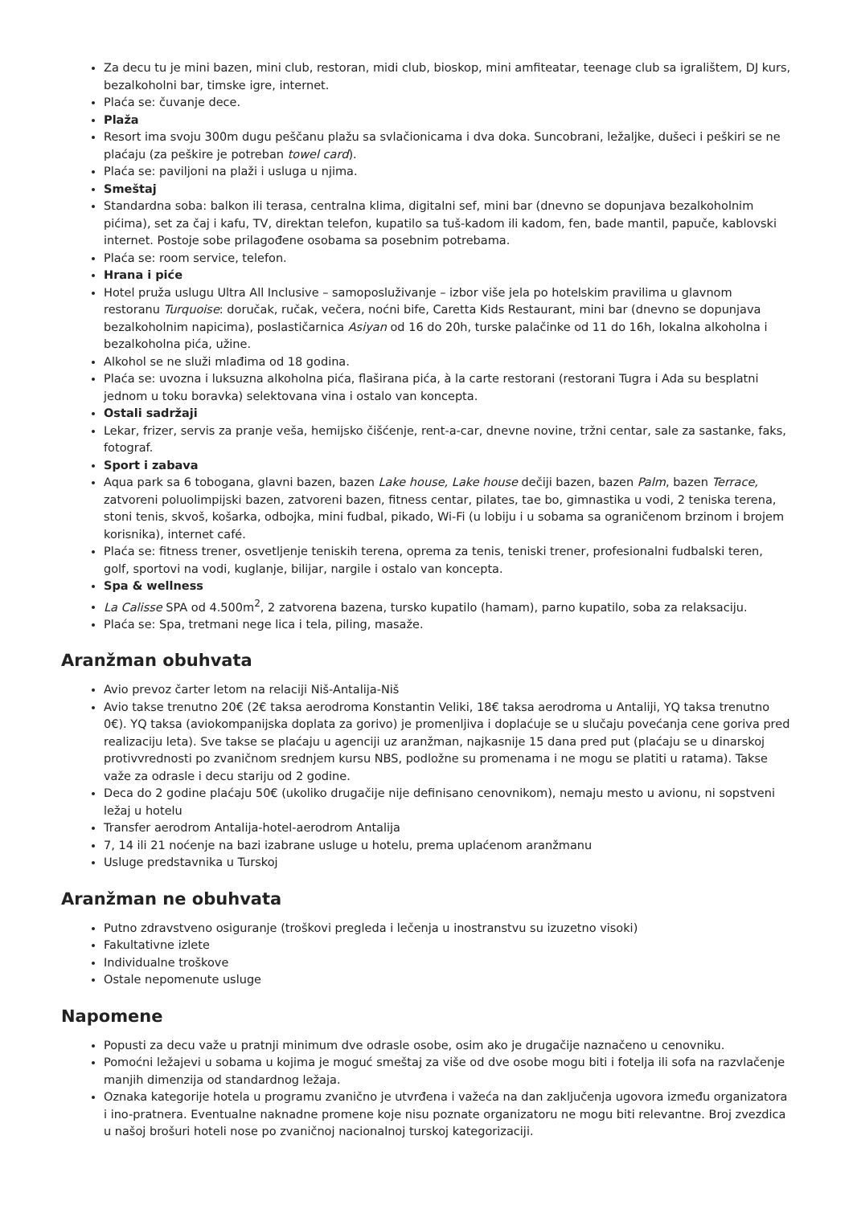Za decu tu je mini bazen, mini club, restoran, midi club, bioskop, mini amfiteatar, teenage club sa igralištem, DJ kurs, bezalkoholni bar, timske igre, internet.
Plaća se: čuvanje dece.
Plaža
Resort ima svoju 300m dugu peščanu plažu sa svlačionicama i dva doka. Suncobrani, ležaljke, dušeci i peškiri se ne plaćaju (za peškire je potreban towel card).
Plaća se: paviljoni na plaži i usluga u njima.
Smeštaj
Standardna soba: balkon ili terasa, centralna klima, digitalni sef, mini bar (dnevno se dopunjava bezalkoholnim pićima), set za čaj i kafu, TV, direktan telefon, kupatilo sa tuš-kadom ili kadom, fen, bade mantil, papuče, kablovski internet. Postoje sobe prilagođene osobama sa posebnim potrebama.
Plaća se: room service, telefon.
Hrana i piće
Hotel pruža uslugu Ultra All Inclusive – samoposluživanje – izbor više jela po hotelskim pravilima u glavnom restoranu Turquoise: doručak, ručak, večera, noćni bife, Caretta Kids Restaurant, mini bar (dnevno se dopunjava bezalkoholnim napicima), poslastičarnica Asiyan od 16 do 20h, turske palačinke od 11 do 16h, lokalna alkoholna i bezalkoholna pića, užine.
Alkohol se ne služi mlađima od 18 godina.
Plaća se: uvozna i luksuzna alkoholna pića, flaširana pića, à la carte restorani (restorani Tugra i Ada su besplatni jednom u toku boravka) selektovana vina i ostalo van koncepta.
Ostali sadržaji
Lekar, frizer, servis za pranje veša, hemijsko čišćenje, rent-a-car, dnevne novine, tržni centar, sale za sastanke, faks, fotograf.
Sport i zabava
Aqua park sa 6 tobogana, glavni bazen, bazen Lake house, Lake house dečiji bazen, bazen Palm, bazen Terrace, zatvoreni poluolimpijski bazen, zatvoreni bazen, fitness centar, pilates, tae bo, gimnastika u vodi, 2 teniska terena, stoni tenis, skvoš, košarka, odbojka, mini fudbal, pikado, Wi-Fi (u lobiju i u sobama sa ograničenom brzinom i brojem korisnika), internet café.
Plaća se: fitness trener, osvetljenje teniskih terena, oprema za tenis, teniski trener, profesionalni fudbalski teren, golf, sportovi na vodi, kuglanje, bilijar, nargile i ostalo van koncepta.
Spa & wellness
La Calisse SPA od 4.500m<sup>2</sup>, 2 zatvorena bazena, tursko kupatilo (hamam), parno kupatilo, soba za relaksaciju.
Plaća se: Spa, tretmani nege lica i tela, piling, masaže.
Aranžman obuhvata
Avio prevoz čarter letom na relaciji Niš-Antalija-Niš
Avio takse trenutno 20€ (2€ taksa aerodroma Konstantin Veliki, 18€ taksa aerodroma u Antaliji, YQ taksa trenutno 0€). YQ taksa (aviokompanijska doplata za gorivo) je promenljiva i doplaćuje se u slučaju povećanja cene goriva pred realizaciju leta). Sve takse se plaćaju u agenciji uz aranžman, najkasnije 15 dana pred put (plaćaju se u dinarskoj protivvrednosti po zvaničnom srednjem kursu NBS, podložne su promenama i ne mogu se platiti u ratama). Takse važe za odrasle i decu stariju od 2 godine.
Deca do 2 godine plaćaju 50€ (ukoliko drugačije nije definisano cenovnikom), nemaju mesto u avionu, ni sopstveni ležaj u hotelu
Transfer aerodrom Antalija-hotel-aerodrom Antalija
7, 14 ili 21 noćenje na bazi izabrane usluge u hotelu, prema uplaćenom aranžmanu
Usluge predstavnika u Turskoj
Aranžman ne obuhvata
Putno zdravstveno osiguranje (troškovi pregleda i lečenja u inostranstvu su izuzetno visoki)
Fakultativne izlete
Individualne troškove
Ostale nepomenute usluge
Napomene
Popusti za decu važe u pratnji minimum dve odrasle osobe, osim ako je drugačije naznačeno u cenovniku.
Pomoćni ležajevi u sobama u kojima je moguć smeštaj za više od dve osobe mogu biti i fotelja ili sofa na razvlačenje manjih dimenzija od standardnog ležaja.
Oznaka kategorije hotela u programu zvanično je utvrđena i važeća na dan zaključenja ugovora između organizatora i ino-pratnera. Eventualne naknadne promene koje nisu poznate organizatoru ne mogu biti relevantne. Broj zvezdica u našoj brošuri hoteli nose po zvaničnoj nacionalnoj turskoj kategorizaciji.